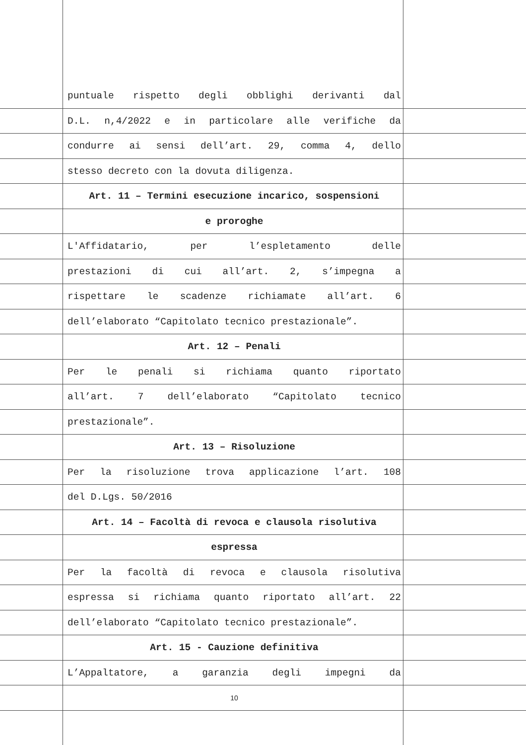puntuale rispetto degli obblighi derivanti dal
D.L. n,4/2022 e in particolare alle verifiche da
condurre ai sensi dell’art. 29, comma 4, dello
stesso decreto con la dovuta diligenza.
Art. 11 – Termini esecuzione incarico, sospensioni
e proroghe
L'Affidatario, per l’espletamento delle
prestazioni di cui all’art. 2, s’impegna a
rispettare le scadenze richiamate all’art. 6
dell’elaborato “Capitolato tecnico prestazionale”.
Art. 12 – Penali
Per le penali si richiama quanto riportato
all’art. 7 dell’elaborato “Capitolato tecnico
prestazionale”.
Art. 13 – Risoluzione
Per la risoluzione trova applicazione l’art. 108
del D.Lgs. 50/2016
Art. 14 – Facoltà di revoca e clausola risolutiva
espressa
Per la facoltà di revoca e clausola risolutiva
espressa si richiama quanto riportato all’art. 22
dell’elaborato “Capitolato tecnico prestazionale”.
Art. 15 - Cauzione definitiva
L’Appaltatore, a garanzia degli impegni da
10